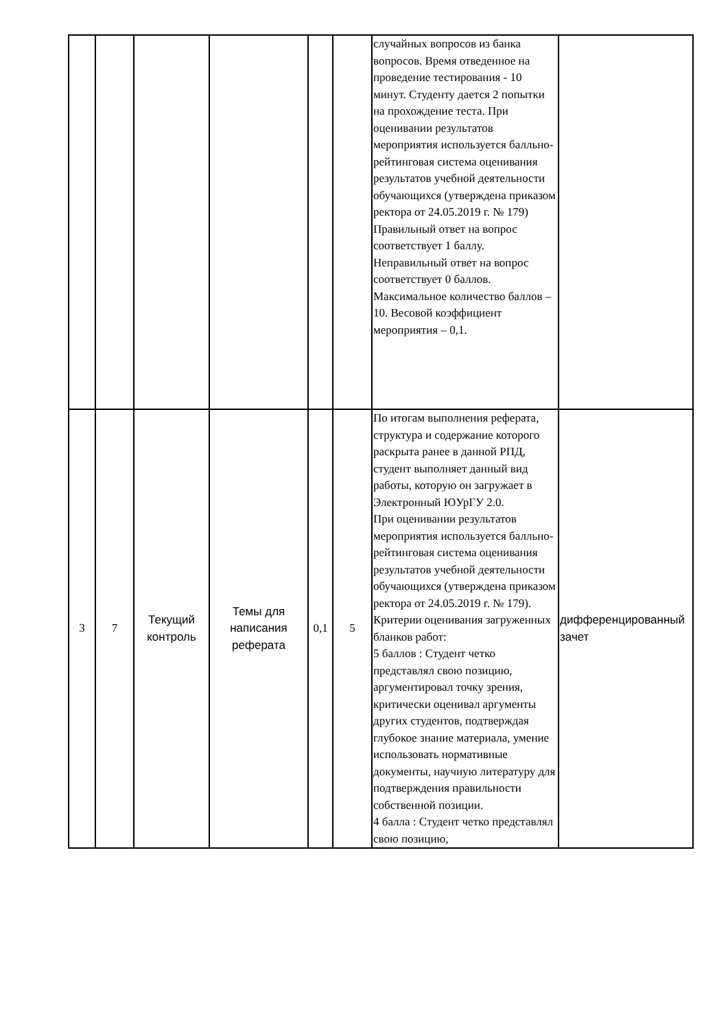| | | | | | | случайных вопросов из банка вопросов. Время отведенное на проведение тестирования - 10 минут. Студенту дается 2 попытки на прохождение теста. При оценивании результатов мероприятия используется балльно-рейтинговая система оценивания результатов учебной деятельности обучающихся (утверждена приказом ректора от 24.05.2019 г. № 179) Правильный ответ на вопрос соответствует 1 баллу. Неправильный ответ на вопрос соответствует 0 баллов. Максимальное количество баллов – 10. Весовой коэффициент мероприятия – 0,1. | |
| 3 | 7 | Текущий контроль | Темы для написания реферата | 0,1 | 5 | По итогам выполнения реферата, структура и содержание которого раскрыта ранее в данной РПД, студент выполняет данный вид работы, которую он загружает в Электронный ЮУрГУ 2.0. При оценивании результатов мероприятия используется балльно-рейтинговая система оценивания результатов учебной деятельности обучающихся (утверждена приказом ректора от 24.05.2019 г. № 179). Критерии оценивания загруженных бланков работ: 5 баллов : Студент четко представлял свою позицию, аргументировал точку зрения, критически оценивал аргументы других студентов, подтверждая глубокое знание материала, умение использовать нормативные документы, научную литературу для подтверждения правильности собственной позиции. 4 балла : Студент четко представлял свою позицию, | дифференцированный зачет |